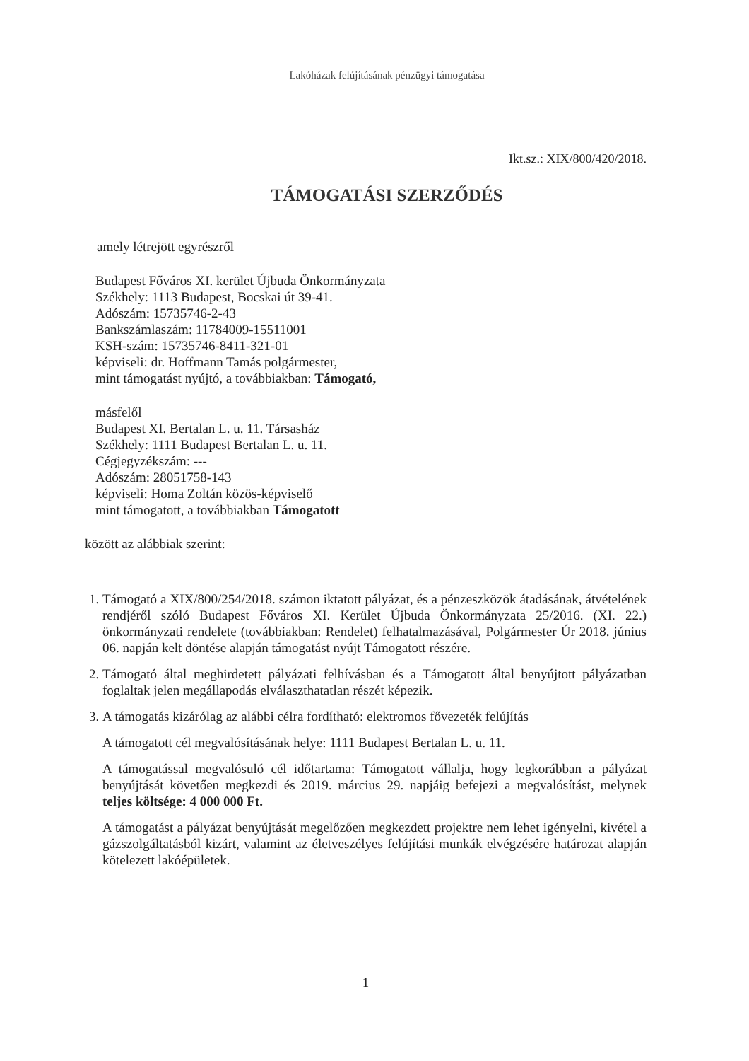Lakóházak felújításának pénzügyi támogatása
Ikt.sz.: XIX/800/420/2018.
TÁMOGATÁSI SZERZŐDÉS
amely létrejött egyrészről
Budapest Főváros XI. kerület Újbuda Önkormányzata
Székhely: 1113 Budapest, Bocskai út 39-41.
Adószám: 15735746-2-43
Bankszámlaszám: 11784009-15511001
KSH-szám: 15735746-8411-321-01
képviseli: dr. Hoffmann Tamás polgármester,
mint támogatást nyújtó, a továbbiakban: Támogató,
másfelől
Budapest XI. Bertalan L. u. 11. Társasház
Székhely: 1111 Budapest Bertalan L. u. 11.
Cégjegyzékszám: ---
Adószám: 28051758-143
képviseli: Homa Zoltán közös-képviselő
mint támogatott, a továbbiakban Támogatott
között az alábbiak szerint:
1. Támogató a XIX/800/254/2018. számon iktatott pályázat, és a pénzeszközök átadásának, átvételének rendjéről szóló Budapest Főváros XI. Kerület Újbuda Önkormányzata 25/2016. (XI. 22.) önkormányzati rendelete (továbbiakban: Rendelet) felhatalmazásával, Polgármester Úr 2018. június 06. napján kelt döntése alapján támogatást nyújt Támogatott részére.
2. Támogató által meghirdetett pályázati felhívásban és a Támogatott által benyújtott pályázatban foglaltak jelen megállapodás elválaszthatatlan részét képezik.
3. A támogatás kizárólag az alábbi célra fordítható: elektromos fővezeték felújítás
A támogatott cél megvalósításának helye: 1111 Budapest Bertalan L. u. 11.
A támogatással megvalósuló cél időtartama: Támogatott vállalja, hogy legkorábban a pályázat benyújtását követően megkezdi és 2019. március 29. napjáig befejezi a megvalósítást, melynek teljes költsége: 4 000 000 Ft.
A támogatást a pályázat benyújtását megelőzően megkezdett projektre nem lehet igényelni, kivétel a gázszolgáltatásból kizárt, valamint az életveszélyes felújítási munkák elvégzésére határozat alapján kötelezett lakóépületek.
1